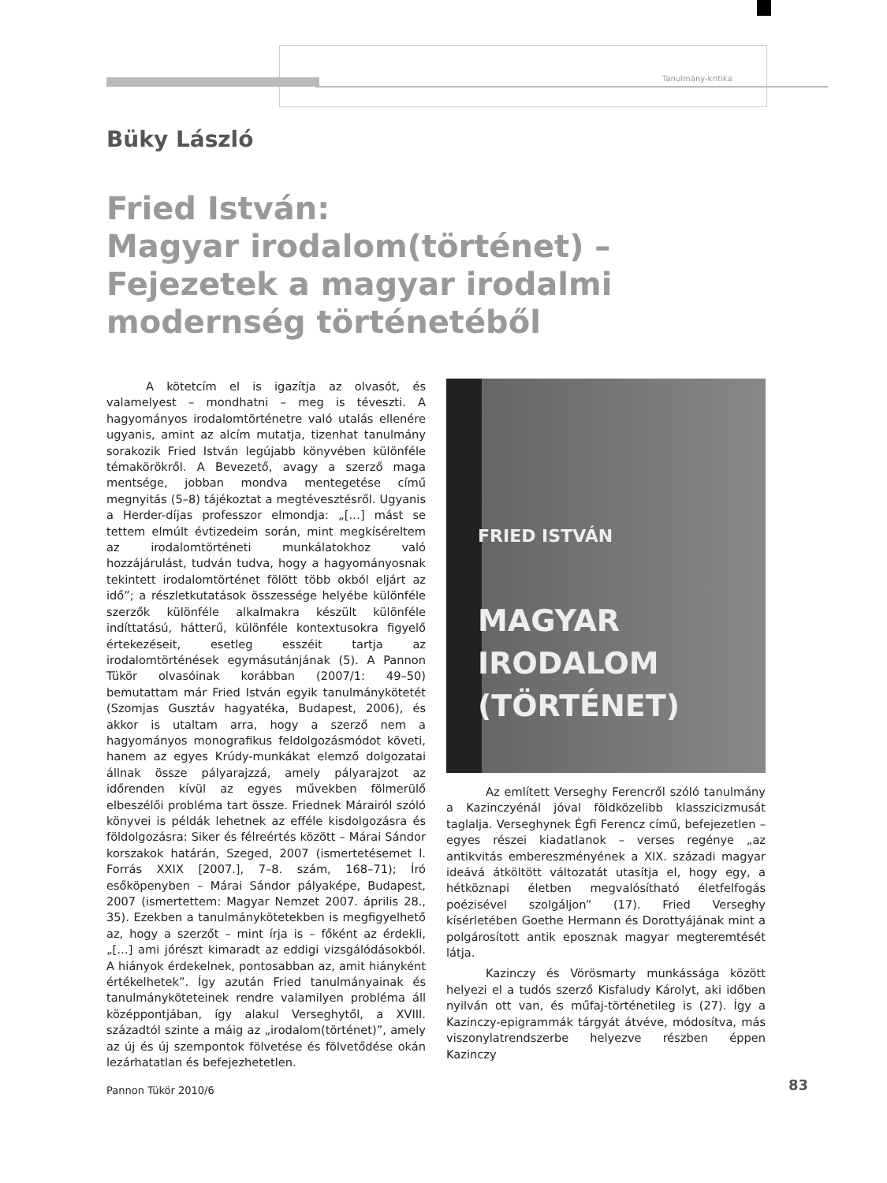Tanulmány-kritika
Büky László
Fried István:
Magyar irodalom(történet) –
Fejezetek a magyar irodalmi
modernség történetéből
A kötetcím el is igazítja az olvasót, és valamelyest – mondhatni – meg is téveszti. A hagyományos irodalomtörténetre való utalás ellenére ugyanis, amint az alcím mutatja, tizenhat tanulmány sorakozik Fried István legújabb könyvében különféle témakörökről. A Bevezető, avagy a szerző maga mentsége, jobban mondva mentegetése című megnyitás (5–8) tájékoztat a megtévesztésről. Ugyanis a Herder-díjas professzor elmondja: „[…] mást se tettem elmúlt évtizedeim során, mint megkíséreltem az irodalomtörténeti munkálatokhoz való hozzájárulást, tudván tudva, hogy a hagyományosnak tekintett irodalomtörténet fölött több okból eljárt az idő”; a részletkutatások összessége helyébe különféle szerzők különféle alkalmakra készült különféle indíttatású, hátterű, különféle kontextusokra figyelő értekezéseit, esetleg esszéit tartja az irodalomtörténések egymásutánjának (5). A Pannon Tükör olvasóinak korábban (2007/1: 49–50) bemutattam már Fried István egyik tanulmánykötetét (Szomjas Gusztáv hagyatéka, Budapest, 2006), és akkor is utaltam arra, hogy a szerző nem a hagyományos monografikus feldolgozásmódot követi, hanem az egyes Krúdy-munkákat elemző dolgozatai állnak össze pályarajzzá, amely pályarajzot az időrenden kívül az egyes művekben fölmerülő elbeszélői probléma tart össze. Friednek Márairól szóló könyvei is példák lehetnek az efféle kisdolgozásra és földolgozásra: Siker és félreértés között – Márai Sándor korszakok határán, Szeged, 2007 (ismertetésemet l. Forrás XXIX [2007.], 7–8. szám, 168–71); Író esőköpenyben – Márai Sándor pályaképe, Budapest, 2007 (ismertettem: Magyar Nemzet 2007. április 28., 35). Ezekben a tanulmánykötetekben is megfigyelhető az, hogy a szerzőt – mint írja is – főként az érdekli, „[…] ami jórészt kimaradt az eddigi vizsgálódásokból. A hiányok érdekelnek, pontosabban az, amit hiányként értékelhetek”. Így azután Fried tanulmányainak és tanulmányköteteinek rendre valamilyen probléma áll középpontjában, így alakul Verseghytől, a XVIII. századtól szinte a máig az „irodalom(történet)”, amely az új és új szempontok fölvetése és fölvetődése okán lezárhatatlan és befejezhetetlen.
FRIED ISTVÁN
MAGYAR
IRODALOM
(TÖRTÉNET)
Az említett Verseghy Ferencről szóló tanulmány a Kazinczyénál jóval földközelibb klasszicizmusát taglalja. Verseghynek Égfi Ferencz című, befejezetlen – egyes részei kiadatlanok – verses regénye „az antikvitás embereszményének a XIX. századi magyar ideává átköltött változatát utasítja el, hogy egy, a hétköznapi életben megvalósítható életfelfogás poézisével szolgáljon” (17). Fried Verseghy kísérletében Goethe Hermann és Dorottyájának mint a polgárosított antik eposznak magyar megteremtését látja.
Kazinczy és Vörösmarty munkássága között helyezi el a tudós szerző Kisfaludy Károlyt, aki időben nyilván ott van, és műfaj-történetileg is (27). Így a Kazinczy-epigrammák tárgyát átvéve, módosítva, más viszonylatrendszerbe helyezve részben éppen Kazinczy
Pannon Tükör 2010/6 83